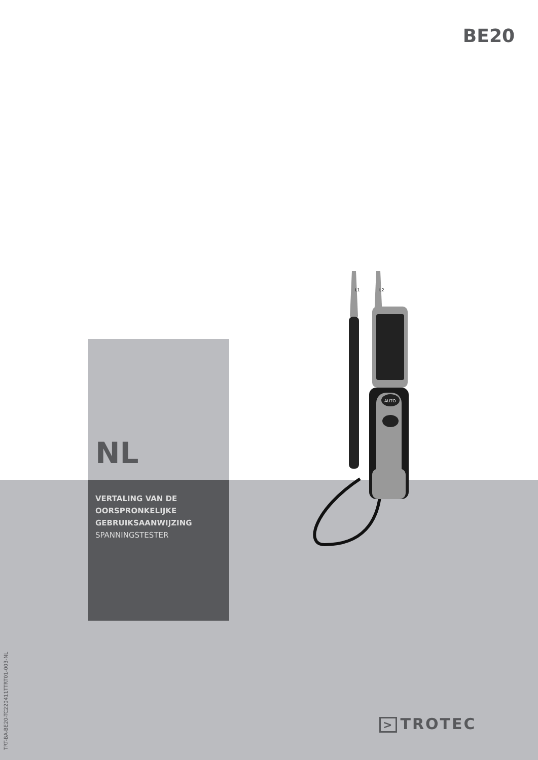BE20
AUTO
L1
L2
NL
VERTALING VAN DE
OORSPRONKELIJKE
GEBRUIKSAANWIJZING
SPANNINGSTESTER
TRT-BA-BE20-TC220411TTRT01-003-NL
> TROTEC